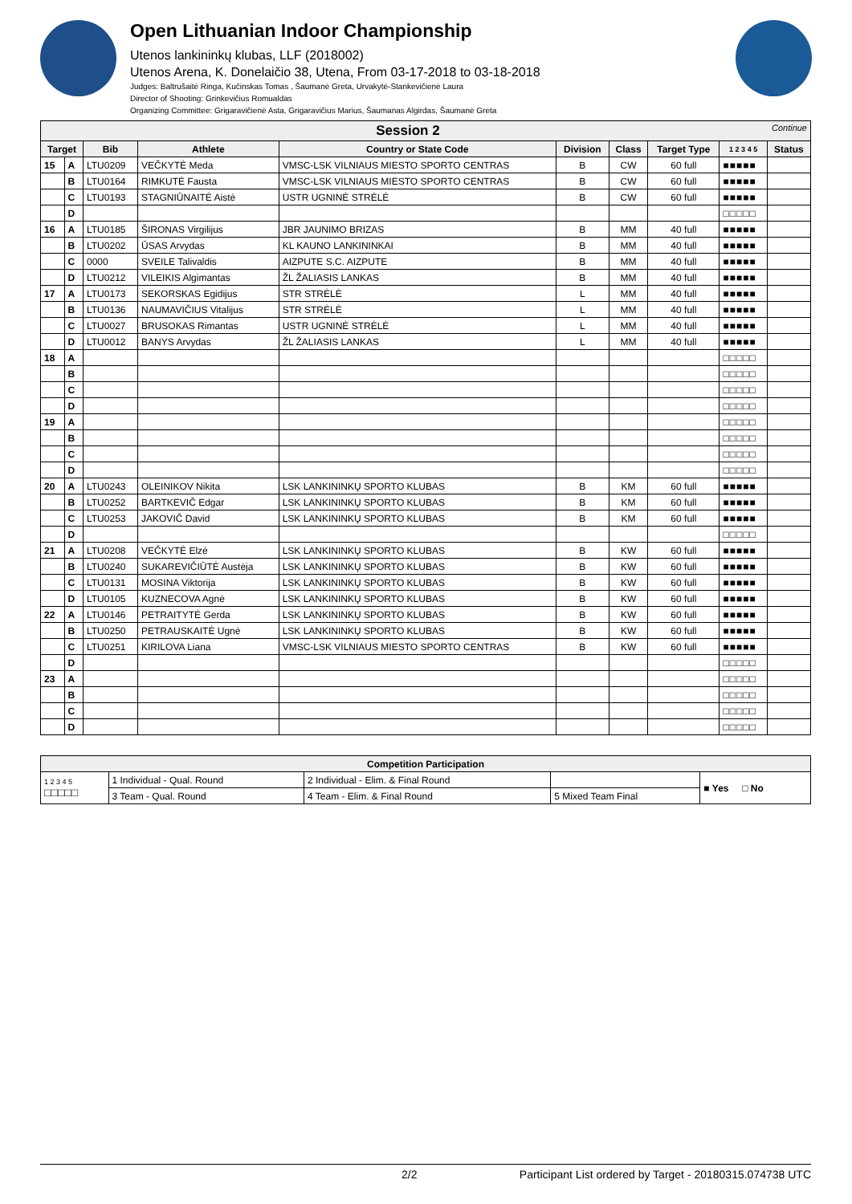Open Lithuanian Indoor Championship
Utenos lankininkų klubas, LLF (2018002)
Utenos Arena, K. Donelaičio 38, Utena, From 03-17-2018 to 03-18-2018
Judges: Baltrušaitė Ringa, Kučinskas Tomas , Šaumanė Greta, Urvakytė-Stankevičienė Laura
Director of Shooting: Grinkevičius Romualdas
Organizing Committee: Grigaravičienė Asta, Grigaravičius Marius, Šaumanas Algirdas, Šaumanė Greta
| Session 2 Continue | | | | | | | | | |
| --- | --- | --- | --- | --- | --- | --- | --- | --- | --- |
| Target | | Bib | Athlete | Country or State Code | Division | Class | Target Type | 1 2 3 4 5 | Status |
| 15 | A | LTU0209 | VEČKYTĖ Meda | VMSC-LSK VILNIAUS MIESTO SPORTO CENTRAS | B | CW | 60 full | ■■■■■ | |
| | B | LTU0164 | RIMKUTĖ Fausta | VMSC-LSK VILNIAUS MIESTO SPORTO CENTRAS | B | CW | 60 full | ■■■■■ | |
| | C | LTU0193 | STAGNIŪNAITĖ Aistė | USTR UGNINĖ STRĖLĖ | B | CW | 60 full | ■■■■■ | |
| | D | | | | | | | □□□□□ | |
| 16 | A | LTU0185 | ŠIRONAS Virgilijus | JBR JAUNIMO BRIZAS | B | MM | 40 full | ■■■■■ | |
| | B | LTU0202 | ŪSAS Arvydas | KL KAUNO LANKININKAI | B | MM | 40 full | ■■■■■ | |
| | C | 0000 | SVEILE Talivaldis | AIZPUTE S.C. AIZPUTE | B | MM | 40 full | ■■■■■ | |
| | D | LTU0212 | VILEIKIS Algimantas | ŽL ŽALIASIS LANKAS | B | MM | 40 full | ■■■■■ | |
| 17 | A | LTU0173 | SEKORSKAS Egidijus | STR STRĖLĖ | L | MM | 40 full | ■■■■■ | |
| | B | LTU0136 | NAUMAVIČIUS Vitalijus | STR STRĖLĖ | L | MM | 40 full | ■■■■■ | |
| | C | LTU0027 | BRUSOKAS Rimantas | USTR UGNINĖ STRĖLĖ | L | MM | 40 full | ■■■■■ | |
| | D | LTU0012 | BANYS Arvydas | ŽL ŽALIASIS LANKAS | L | MM | 40 full | ■■■■■ | |
| 18 | A | | | | | | | □□□□□ | |
| | B | | | | | | | □□□□□ | |
| | C | | | | | | | □□□□□ | |
| | D | | | | | | | □□□□□ | |
| 19 | A | | | | | | | □□□□□ | |
| | B | | | | | | | □□□□□ | |
| | C | | | | | | | □□□□□ | |
| | D | | | | | | | □□□□□ | |
| 20 | A | LTU0243 | OLEINIKOV Nikita | LSK LANKININKŲ SPORTO KLUBAS | B | KM | 60 full | ■■■■■ | |
| | B | LTU0252 | BARTKEVIČ Edgar | LSK LANKININKŲ SPORTO KLUBAS | B | KM | 60 full | ■■■■■ | |
| | C | LTU0253 | JAKOVIČ David | LSK LANKININKŲ SPORTO KLUBAS | B | KM | 60 full | ■■■■■ | |
| | D | | | | | | | □□□□□ | |
| 21 | A | LTU0208 | VEČKYTĖ Elzė | LSK LANKININKŲ SPORTO KLUBAS | B | KW | 60 full | ■■■■■ | |
| | B | LTU0240 | SUKAREVIČIŪTĖ Austėja | LSK LANKININKŲ SPORTO KLUBAS | B | KW | 60 full | ■■■■■ | |
| | C | LTU0131 | MOSINA Viktorija | LSK LANKININKŲ SPORTO KLUBAS | B | KW | 60 full | ■■■■■ | |
| | D | LTU0105 | KUZNECOVA Agnė | LSK LANKININKŲ SPORTO KLUBAS | B | KW | 60 full | ■■■■■ | |
| 22 | A | LTU0146 | PETRAITYTĖ Gerda | LSK LANKININKŲ SPORTO KLUBAS | B | KW | 60 full | ■■■■■ | |
| | B | LTU0250 | PETRAUSKAITĖ Ugnė | LSK LANKININKŲ SPORTO KLUBAS | B | KW | 60 full | ■■■■■ | |
| | C | LTU0251 | KIRILOVA Liana | VMSC-LSK VILNIAUS MIESTO SPORTO CENTRAS | B | KW | 60 full | ■■■■■ | |
| | D | | | | | | | □□□□□ | |
| 23 | A | | | | | | | □□□□□ | |
| | B | | | | | | | □□□□□ | |
| | C | | | | | | | □□□□□ | |
| | D | | | | | | | □□□□□ | |
| Competition Participation | | | | |
| --- | --- | --- | --- | --- |
| 1 2 3 4 5 □□□□□ | 1 Individual - Qual. Round | 2 Individual - Elim. & Final Round | | ■ Yes □ No |
| | 3 Team - Qual. Round | 4 Team - Elim. & Final Round | 5 Mixed Team Final | |
2/2 Participant List ordered by Target - 20180315.074738 UTC